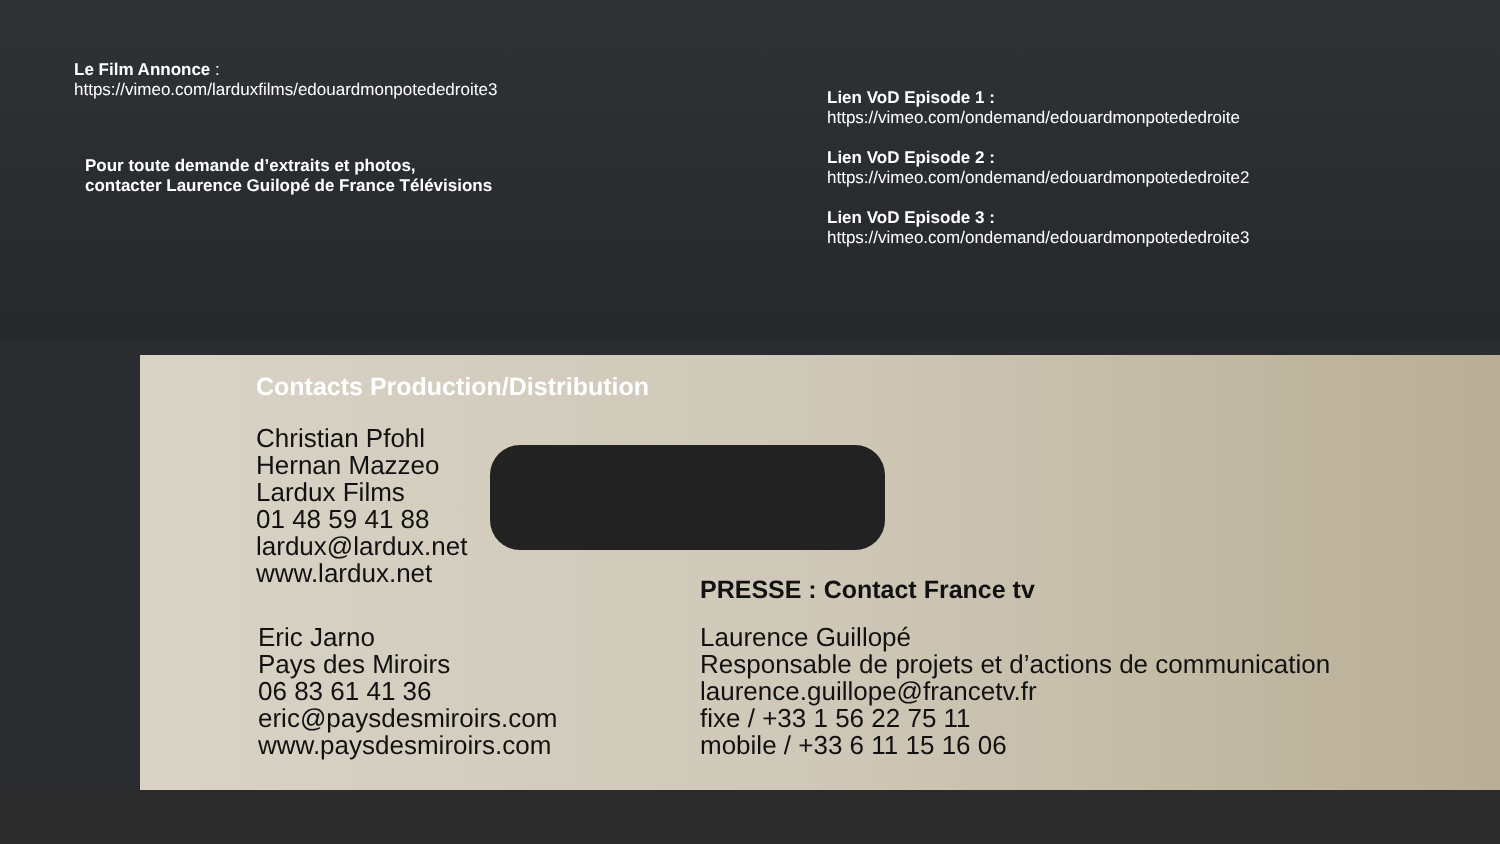Le Film Annonce :
https://vimeo.com/larduxfilms/edouardmonpotededroite3
Pour toute demande d’extraits et photos,
contacter Laurence Guilopé de France Télévisions
Lien VoD Episode 1 :
https://vimeo.com/ondemand/edouardmonpotededroite
Lien VoD Episode 2 :
https://vimeo.com/ondemand/edouardmonpotededroite2
Lien VoD Episode 3 :
https://vimeo.com/ondemand/edouardmonpotededroite3
Contacts Production/Distribution
Christian Pfohl
Hernan Mazzeo
Lardux Films
01 48 59 41 88
lardux@lardux.net
www.lardux.net
Eric Jarno
Pays des Miroirs
06 83 61 41 36
eric@paysdesmiroirs.com
www.paysdesmiroirs.com
PRESSE : Contact France tv
Laurence Guillopé
Responsable de projets et d’actions de communication
laurence.guillope@francetv.fr
fixe / +33 1 56 22 75 11
mobile / +33 6 11 15 16 06